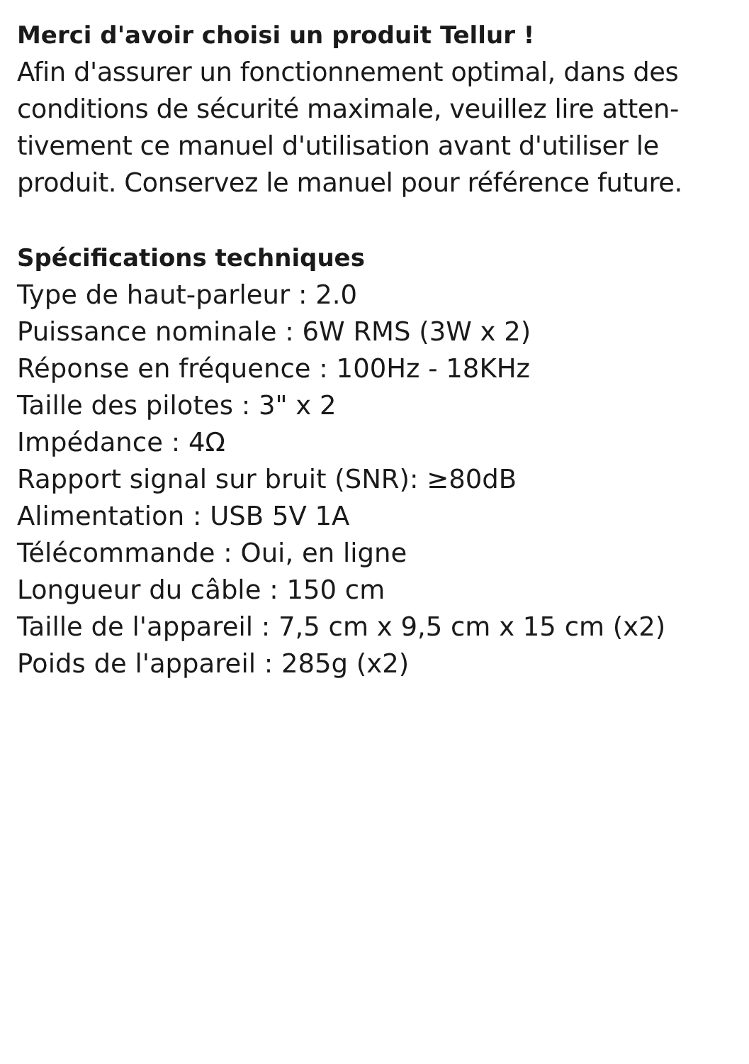Merci d'avoir choisi un produit Tellur !
Afin d'assurer un fonctionnement optimal, dans des conditions de sécurité maximale, veuillez lire atten-tivement ce manuel d'utilisation avant d'utiliser le produit. Conservez le manuel pour référence future.
Spécifications techniques
Type de haut-parleur : 2.0
Puissance nominale : 6W RMS (3W x 2)
Réponse en fréquence : 100Hz - 18KHz
Taille des pilotes : 3" x 2
Impédance : 4Ω
Rapport signal sur bruit (SNR): ≥80dB
Alimentation : USB 5V 1A
Télécommande : Oui, en ligne
Longueur du câble : 150 cm
Taille de l'appareil : 7,5 cm x 9,5 cm x 15 cm (x2)
Poids de l'appareil : 285g (x2)